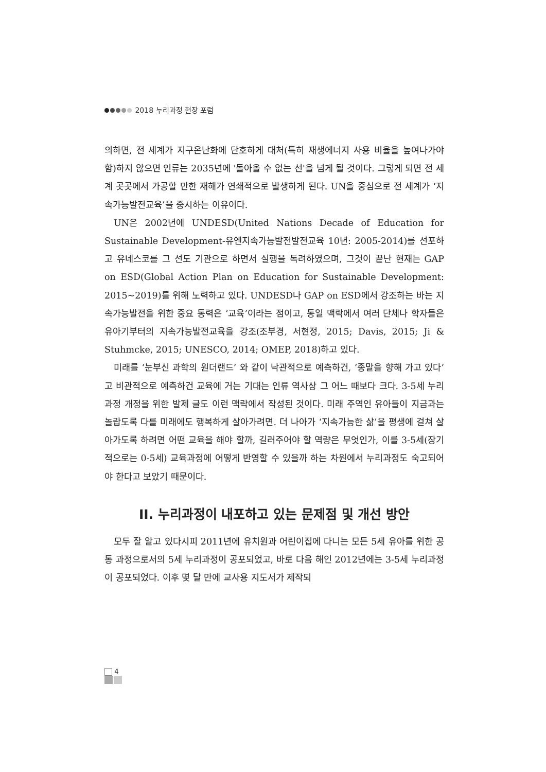2018 누리과정 현장 포럼
의하면, 전 세계가 지구온난화에 단호하게 대처(특히 재생에너지 사용 비율을 높여나가야 함)하지 않으면 인류는 2035년에 '돌아올 수 없는 선'을 넘게 될 것이다. 그렇게 되면 전 세계 곳곳에서 가공할 만한 재해가 연쇄적으로 발생하게 된다. UN을 중심으로 전 세계가 ‘지속가능발전교육’을 중시하는 이유이다.
UN은 2002년에 UNDESD(United Nations Decade of Education for Sustainable Development-유엔지속가능발전발전교육 10년: 2005-2014)를 선포하고 유네스코를 그 선도 기관으로 하면서 실행을 독려하였으며, 그것이 끝난 현재는 GAP on ESD(Global Action Plan on Education for Sustainable Development: 2015~2019)를 위해 노력하고 있다. UNDESD나 GAP on ESD에서 강조하는 바는 지속가능발전을 위한 중요 동력은 ‘교육’이라는 점이고, 동일 맥락에서 여러 단체나 학자들은 유아기부터의 지속가능발전교육을 강조(조부경, 서현정, 2015; Davis, 2015; Ji & Stuhmcke, 2015; UNESCO, 2014; OMEP, 2018)하고 있다.
미래를 ‘눈부신 과학의 원더랜드’ 와 같이 낙관적으로 예측하건, ‘종말을 향해 가고 있다’고 비관적으로 예측하건 교육에 거는 기대는 인류 역사상 그 어느 때보다 크다. 3-5세 누리과정 개정을 위한 발제 글도 이런 맥락에서 작성된 것이다. 미래 주역인 유아들이 지금과는 놀랍도록 다를 미래에도 행복하게 살아가려면. 더 나아가 ‘지속가능한 삶’을 평생에 걸쳐 살아가도록 하려면 어떤 교육을 해야 할까, 길러주어야 할 역량은 무엇인가, 이를 3-5세(장기적으로는 0-5세) 교육과정에 어떻게 반영할 수 있을까 하는 차원에서 누리과정도 숙고되어야 한다고 보았기 때문이다.
II. 누리과정이 내포하고 있는 문제점 및 개선 방안
모두 잘 알고 있다시피 2011년에 유치원과 어린이집에 다니는 모든 5세 유아를 위한 공통 과정으로서의 5세 누리과정이 공포되었고, 바로 다음 해인 2012년에는 3-5세 누리과정이 공포되었다. 이후 몇 달 만에 교사용 지도서가 제작되
4